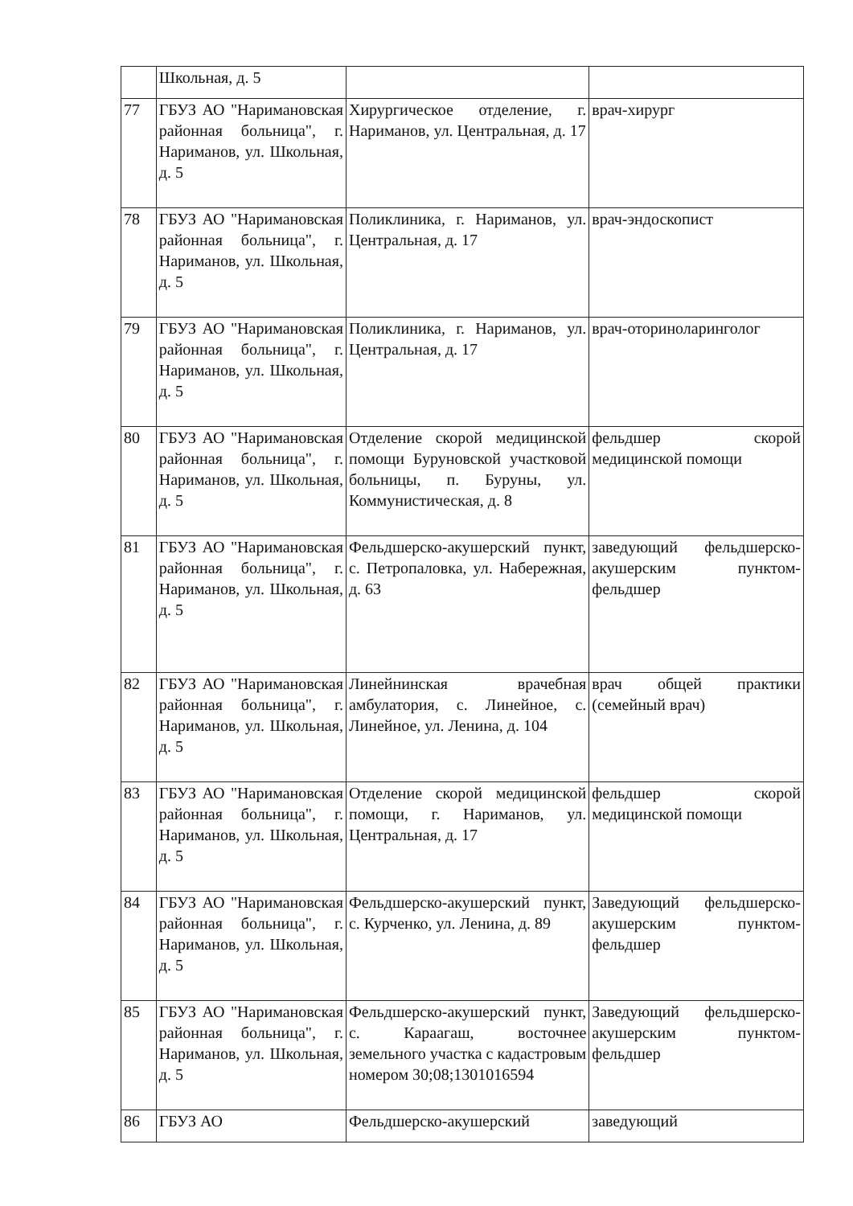| | Школьная, д. 5 | | |
| 77 | ГБУЗ АО "Наримановская районная больница", г. Нариманов, ул. Школьная, д. 5 | Хирургическое отделение, г. Нариманов, ул. Центральная, д. 17 | врач-хирург |
| 78 | ГБУЗ АО "Наримановская районная больница", г. Нариманов, ул. Школьная, д. 5 | Поликлиника, г. Нариманов, ул. Центральная, д. 17 | врач-эндоскопист |
| 79 | ГБУЗ АО "Наримановская районная больница", г. Нариманов, ул. Школьная, д. 5 | Поликлиника, г. Нариманов, ул. Центральная, д. 17 | врач-оториноларинголог |
| 80 | ГБУЗ АО "Наримановская районная больница", г. Нариманов, ул. Школьная, д. 5 | Отделение скорой медицинской помощи Буруновской участковой больницы, п. Буруны, ул. Коммунистическая, д. 8 | фельдшер скорой медицинской помощи |
| 81 | ГБУЗ АО "Наримановская районная больница", г. Нариманов, ул. Школьная, д. 5 | Фельдшерско-акушерский пункт, с. Петропаловка, ул. Набережная, д. 63 | заведующий фельдшерско-акушерским пунктом-фельдшер |
| 82 | ГБУЗ АО "Наримановская районная больница", г. Нариманов, ул. Школьная, д. 5 | Линейнинская врачебная амбулатория, с. Линейное, с. Линейное, ул. Ленина, д. 104 | врач общей практики (семейный врач) |
| 83 | ГБУЗ АО "Наримановская районная больница", г. Нариманов, ул. Школьная, д. 5 | Отделение скорой медицинской помощи, г. Нариманов, ул. Центральная, д. 17 | фельдшер скорой медицинской помощи |
| 84 | ГБУЗ АО "Наримановская районная больница", г. Нариманов, ул. Школьная, д. 5 | Фельдшерско-акушерский пункт, с. Курченко, ул. Ленина, д. 89 | Заведующий фельдшерско-акушерским пунктом-фельдшер |
| 85 | ГБУЗ АО "Наримановская районная больница", г. Нариманов, ул. Школьная, д. 5 | Фельдшерско-акушерский пункт, с. Караагаш, восточнее земельного участка с кадастровым номером 30;08;1301016594 | Заведующий фельдшерско-акушерским пунктом-фельдшер |
| 86 | ГБУЗ АО | Фельдшерско-акушерский | заведующий |